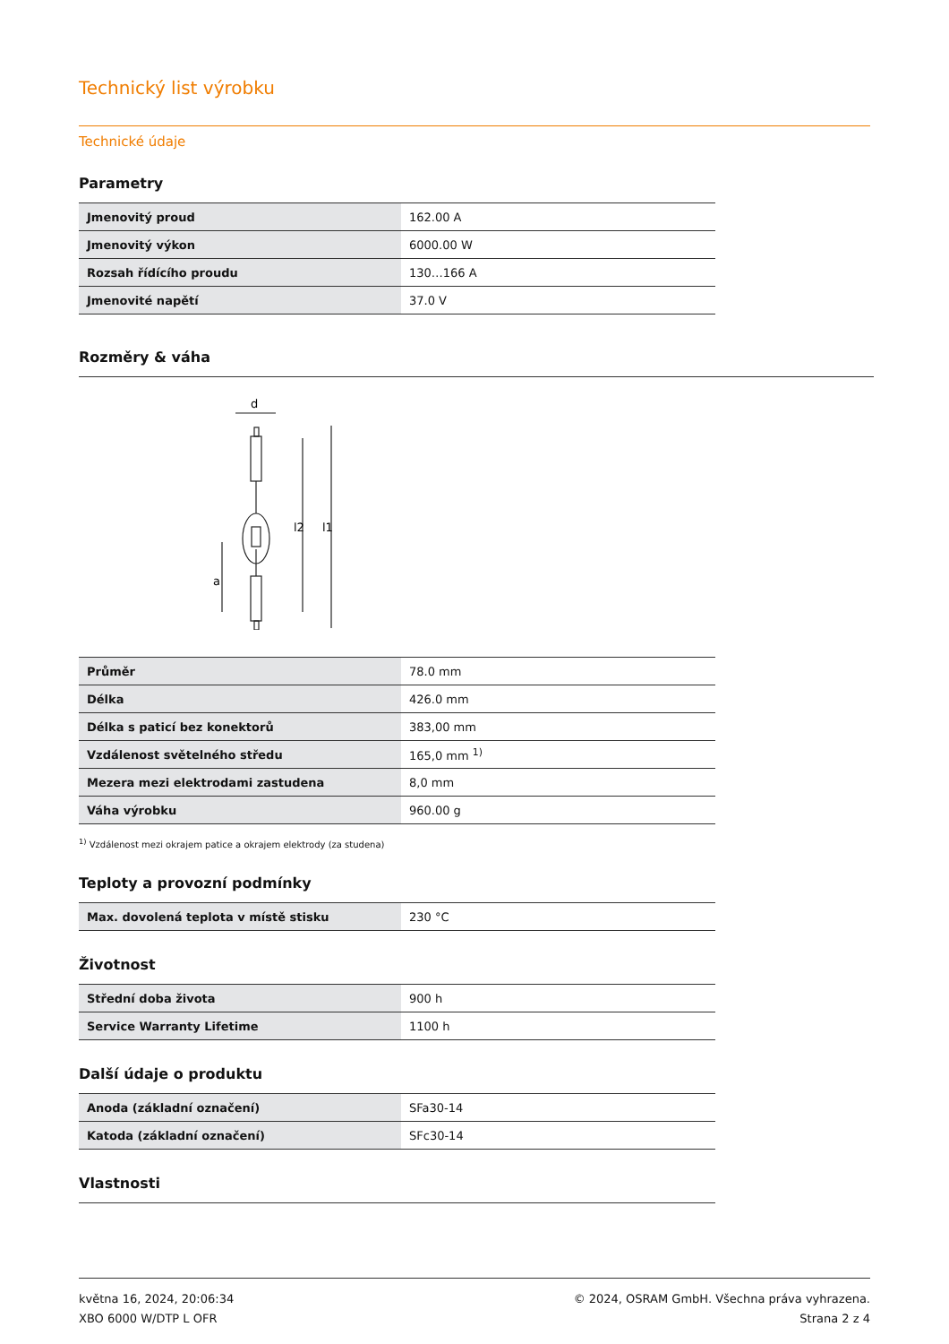Technický list výrobku
Technické údaje
Parametry
| Jmenovitý proud | 162.00 A |
| Jmenovitý výkon | 6000.00 W |
| Rozsah řídícího proudu | 130…166 A |
| Jmenovité napětí | 37.0 V |
Rozměry & váha
d
l2
l1
a
| Průměr | 78.0 mm |
| Délka | 426.0 mm |
| Délka s paticí bez konektorů | 383,00 mm |
| Vzdálenost světelného středu | 165,0 mm <sup>1)</sup> |
| Mezera mezi elektrodami zastudena | 8,0 mm |
| Váha výrobku | 960.00 g |
<sup>1)</sup> Vzdálenost mezi okrajem patice a okrajem elektrody (za studena)
Teploty a provozní podmínky
| Max. dovolená teplota v místě stisku | 230 °C |
Životnost
| Střední doba života | 900 h |
| Service Warranty Lifetime | 1100 h |
Další údaje o produktu
| Anoda (základní označení) | SFa30-14 |
| Katoda (základní označení) | SFc30-14 |
Vlastnosti
května 16, 2024, 20:06:34
XBO 6000 W/DTP L OFR
© 2024, OSRAM GmbH. Všechna práva vyhrazena.
Strana 2 z 4